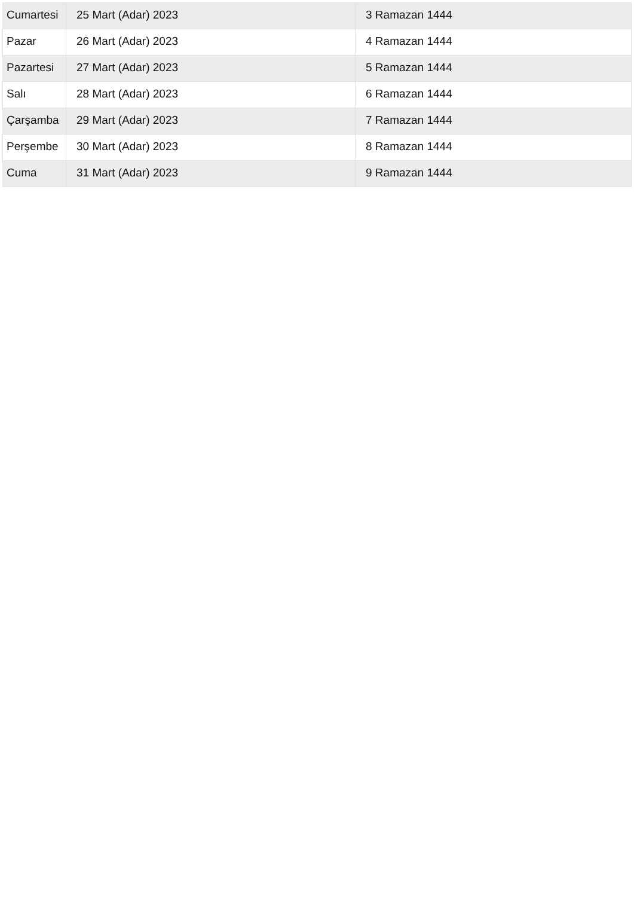| Cumartesi | 25 Mart (Adar) 2023 | 3 Ramazan 1444 |
| Pazar | 26 Mart (Adar) 2023 | 4 Ramazan 1444 |
| Pazartesi | 27 Mart (Adar) 2023 | 5 Ramazan 1444 |
| Salı | 28 Mart (Adar) 2023 | 6 Ramazan 1444 |
| Çarşamba | 29 Mart (Adar) 2023 | 7 Ramazan 1444 |
| Perşembe | 30 Mart (Adar) 2023 | 8 Ramazan 1444 |
| Cuma | 31 Mart (Adar) 2023 | 9 Ramazan 1444 |